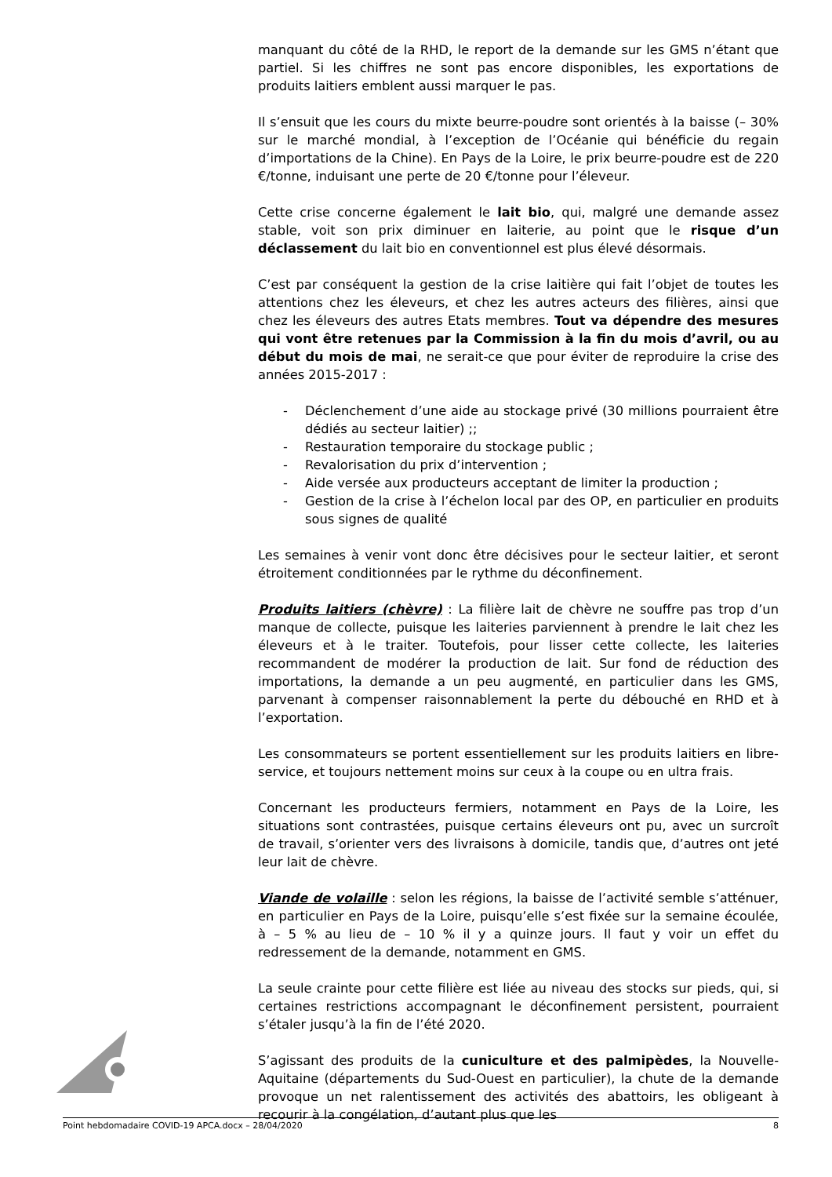manquant du côté de la RHD, le report de la demande sur les GMS n’étant que partiel. Si les chiffres ne sont pas encore disponibles, les exportations de produits laitiers emblent aussi marquer le pas.
Il s’ensuit que les cours du mixte beurre-poudre sont orientés à la baisse (– 30% sur le marché mondial, à l’exception de l’Océanie qui bénéficie du regain d’importations de la Chine). En Pays de la Loire, le prix beurre-poudre est de 220 €/tonne, induisant une perte de 20 €/tonne pour l’éleveur.
Cette crise concerne également le lait bio, qui, malgré une demande assez stable, voit son prix diminuer en laiterie, au point que le risque d’un déclassement du lait bio en conventionnel est plus élevé désormais.
C’est par conséquent la gestion de la crise laitière qui fait l’objet de toutes les attentions chez les éleveurs, et chez les autres acteurs des filières, ainsi que chez les éleveurs des autres Etats membres. Tout va dépendre des mesures qui vont être retenues par la Commission à la fin du mois d’avril, ou au début du mois de mai, ne serait-ce que pour éviter de reproduire la crise des années 2015-2017 :
- Déclenchement d’une aide au stockage privé (30 millions pourraient être dédiés au secteur laitier) ;;
- Restauration temporaire du stockage public ;
- Revalorisation du prix d’intervention ;
- Aide versée aux producteurs acceptant de limiter la production ;
- Gestion de la crise à l’échelon local par des OP, en particulier en produits sous signes de qualité
Les semaines à venir vont donc être décisives pour le secteur laitier, et seront étroitement conditionnées par le rythme du déconfinement.
Produits laitiers (chèvre) : La filière lait de chèvre ne souffre pas trop d’un manque de collecte, puisque les laiteries parviennent à prendre le lait chez les éleveurs et à le traiter. Toutefois, pour lisser cette collecte, les laiteries recommandent de modérer la production de lait. Sur fond de réduction des importations, la demande a un peu augmenté, en particulier dans les GMS, parvenant à compenser raisonnablement la perte du débouché en RHD et à l’exportation.
Les consommateurs se portent essentiellement sur les produits laitiers en libre-service, et toujours nettement moins sur ceux à la coupe ou en ultra frais.
Concernant les producteurs fermiers, notamment en Pays de la Loire, les situations sont contrastées, puisque certains éleveurs ont pu, avec un surcroît de travail, s’orienter vers des livraisons à domicile, tandis que, d’autres ont jeté leur lait de chèvre.
Viande de volaille : selon les régions, la baisse de l’activité semble s’atténuer, en particulier en Pays de la Loire, puisqu’elle s’est fixée sur la semaine écoulée, à – 5 % au lieu de – 10 % il y a quinze jours. Il faut y voir un effet du redressement de la demande, notamment en GMS.
La seule crainte pour cette filière est liée au niveau des stocks sur pieds, qui, si certaines restrictions accompagnant le déconfinement persistent, pourraient s’étaler jusqu’à la fin de l’été 2020.
S’agissant des produits de la cuniculture et des palmipèdes, la Nouvelle-Aquitaine (départements du Sud-Ouest en particulier), la chute de la demande provoque un net ralentissement des activités des abattoirs, les obligeant à recourir à la congélation, d’autant plus que les
Point hebdomadaire COVID-19 APCA.docx – 28/04/2020 8